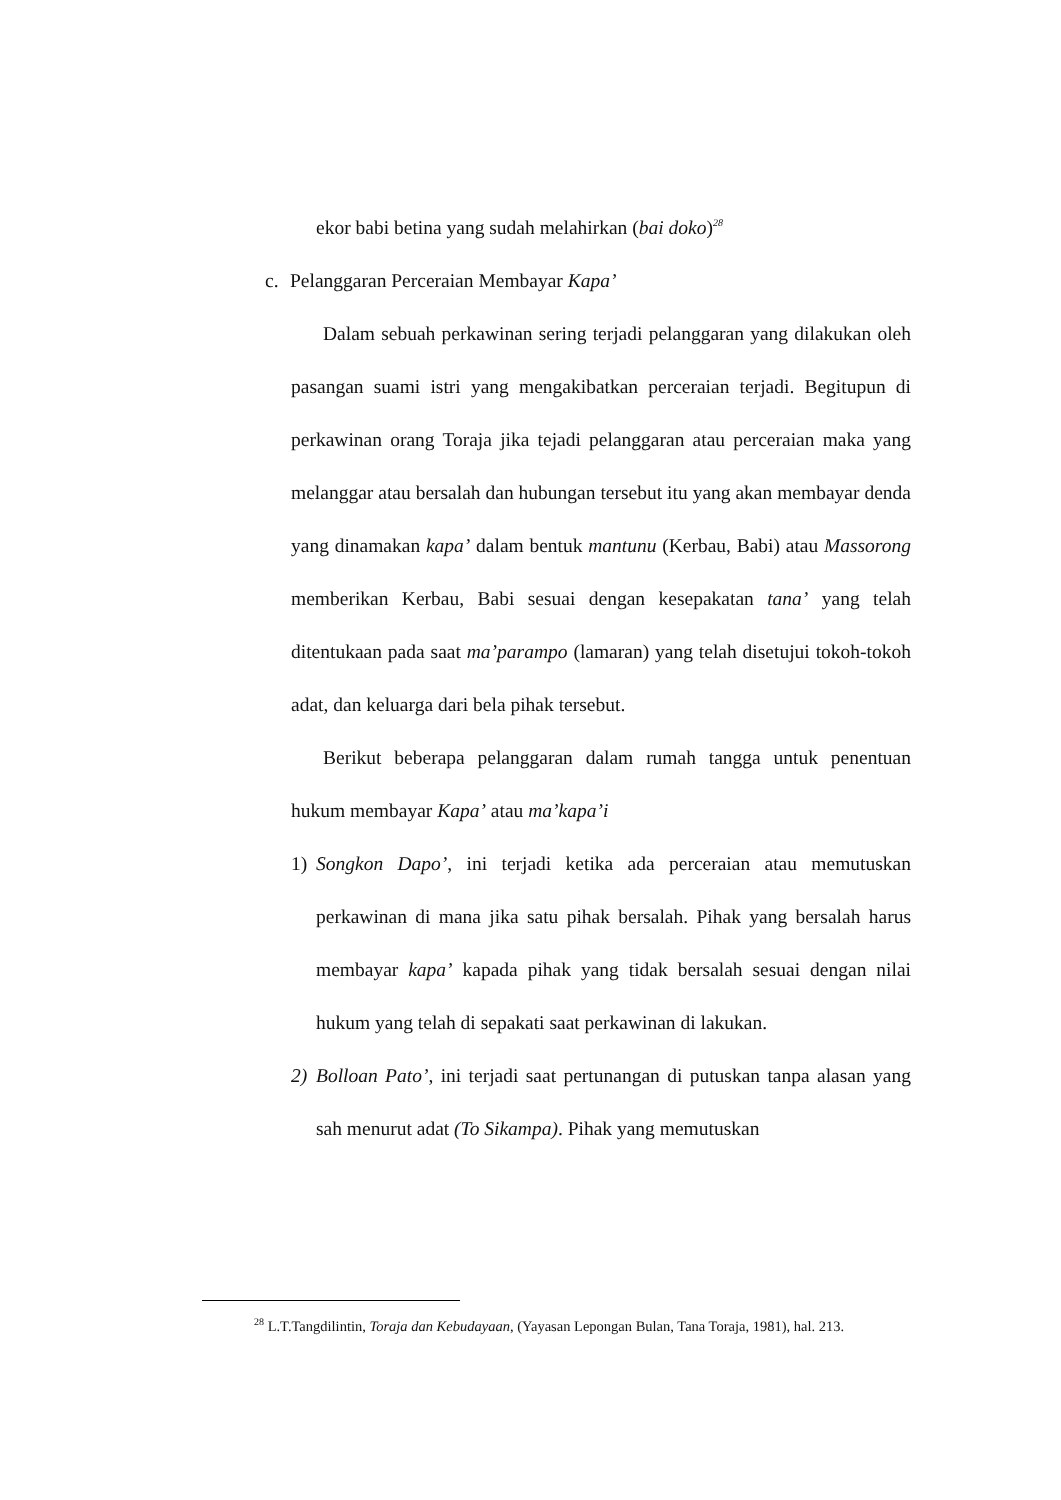ekor babi betina yang sudah melahirkan (bai doko)<sup>28</sup>
c. Pelanggaran Perceraian Membayar Kapa’
Dalam sebuah perkawinan sering terjadi pelanggaran yang dilakukan oleh pasangan suami istri yang mengakibatkan perceraian terjadi. Begitupun di perkawinan orang Toraja jika tejadi pelanggaran atau perceraian maka yang melanggar atau bersalah dan hubungan tersebut itu yang akan membayar denda yang dinamakan kapa’ dalam bentuk mantunu (Kerbau, Babi) atau Massorong memberikan Kerbau, Babi sesuai dengan kesepakatan tana’ yang telah ditentukaan pada saat ma’parampo (lamaran) yang telah disetujui tokoh-tokoh adat, dan keluarga dari bela pihak tersebut.
Berikut beberapa pelanggaran dalam rumah tangga untuk penentuan hukum membayar Kapa’ atau ma’kapa’i
1) Songkon Dapo’, ini terjadi ketika ada perceraian atau memutuskan perkawinan di mana jika satu pihak bersalah. Pihak yang bersalah harus membayar kapa’ kapada pihak yang tidak bersalah sesuai dengan nilai hukum yang telah di sepakati saat perkawinan di lakukan.
2) Bolloan Pato’, ini terjadi saat pertunangan di putuskan tanpa alasan yang sah menurut adat (To Sikampa). Pihak yang memutuskan
<sup>28</sup> L.T.Tangdilintin, Toraja dan Kebudayaan, (Yayasan Lepongan Bulan, Tana Toraja, 1981), hal. 213.